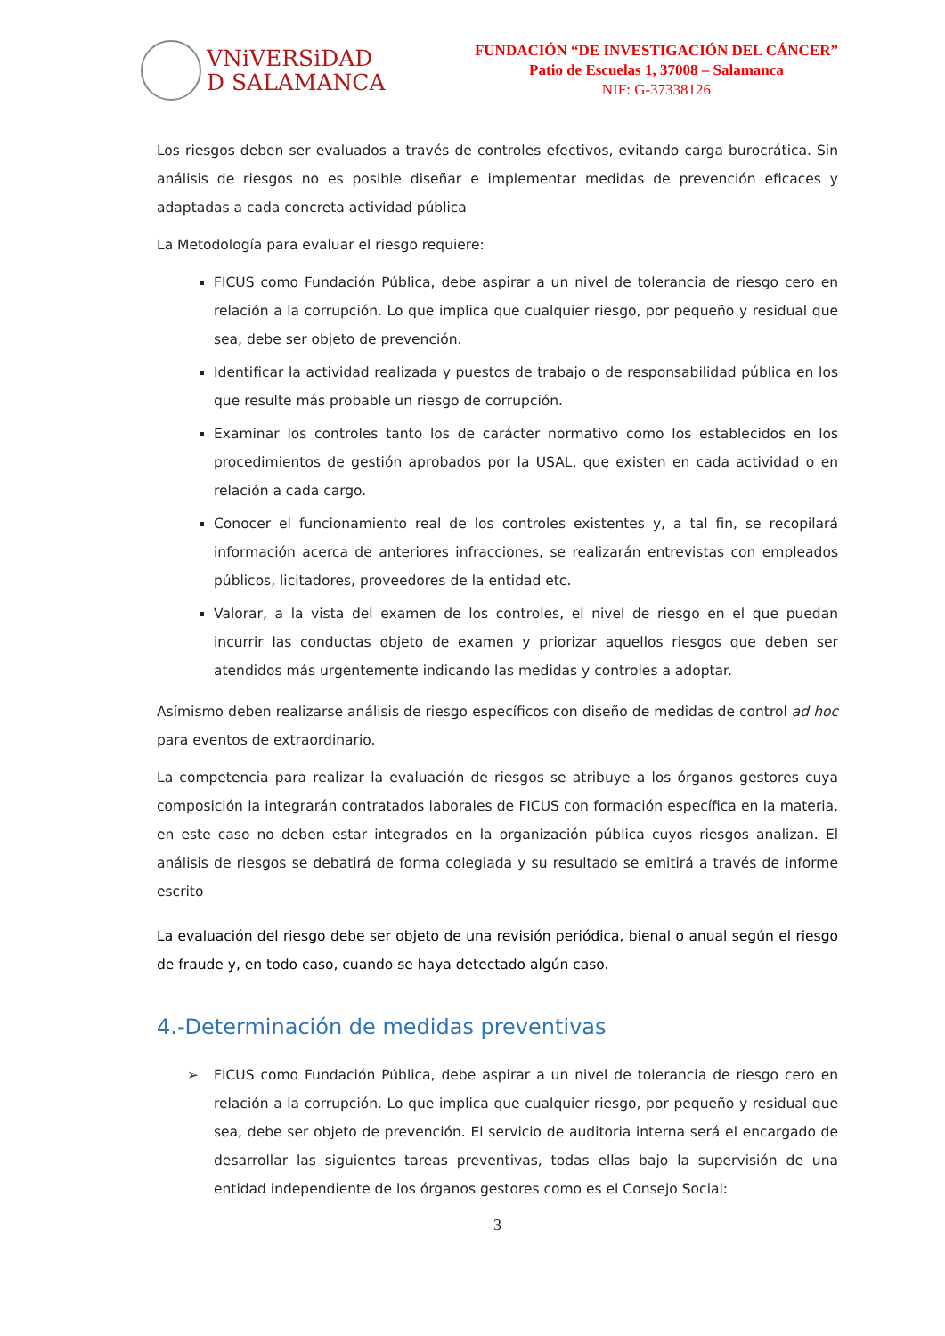VNiVERSiDAD
D SALAMANCA
FUNDACIÓN “DE INVESTIGACIÓN DEL CÁNCER”
Patio de Escuelas 1, 37008 – Salamanca
NIF: G-37338126
Los riesgos deben ser evaluados a través de controles efectivos, evitando carga burocrática. Sin análisis de riesgos no es posible diseñar e implementar medidas de prevención eficaces y adaptadas a cada concreta actividad pública
La Metodología para evaluar el riesgo requiere:
FICUS como Fundación Pública, debe aspirar a un nivel de tolerancia de riesgo cero en relación a la corrupción. Lo que implica que cualquier riesgo, por pequeño y residual que sea, debe ser objeto de prevención.
Identificar la actividad realizada y puestos de trabajo o de responsabilidad pública en los que resulte más probable un riesgo de corrupción.
Examinar los controles tanto los de carácter normativo como los establecidos en los procedimientos de gestión aprobados por la USAL, que existen en cada actividad o en relación a cada cargo.
Conocer el funcionamiento real de los controles existentes y, a tal fin, se recopilará información acerca de anteriores infracciones, se realizarán entrevistas con empleados públicos, licitadores, proveedores de la entidad etc.
Valorar, a la vista del examen de los controles, el nivel de riesgo en el que puedan incurrir las conductas objeto de examen y priorizar aquellos riesgos que deben ser atendidos más urgentemente indicando las medidas y controles a adoptar.
Asímismo deben realizarse análisis de riesgo específicos con diseño de medidas de control ad hoc para eventos de extraordinario.
La competencia para realizar la evaluación de riesgos se atribuye a los órganos gestores cuya composición la integrarán contratados laborales de FICUS con formación específica en la materia, en este caso no deben estar integrados en la organización pública cuyos riesgos analizan. El análisis de riesgos se debatirá de forma colegiada y su resultado se emitirá a través de informe escrito
La evaluación del riesgo debe ser objeto de una revisión periódica, bienal o anual según el riesgo de fraude y, en todo caso, cuando se haya detectado algún caso.
4.-Determinación de medidas preventivas
➢ FICUS como Fundación Pública, debe aspirar a un nivel de tolerancia de riesgo cero en relación a la corrupción. Lo que implica que cualquier riesgo, por pequeño y residual que sea, debe ser objeto de prevención. El servicio de auditoria interna será el encargado de desarrollar las siguientes tareas preventivas, todas ellas bajo la supervisión de una entidad independiente de los órganos gestores como es el Consejo Social:
3